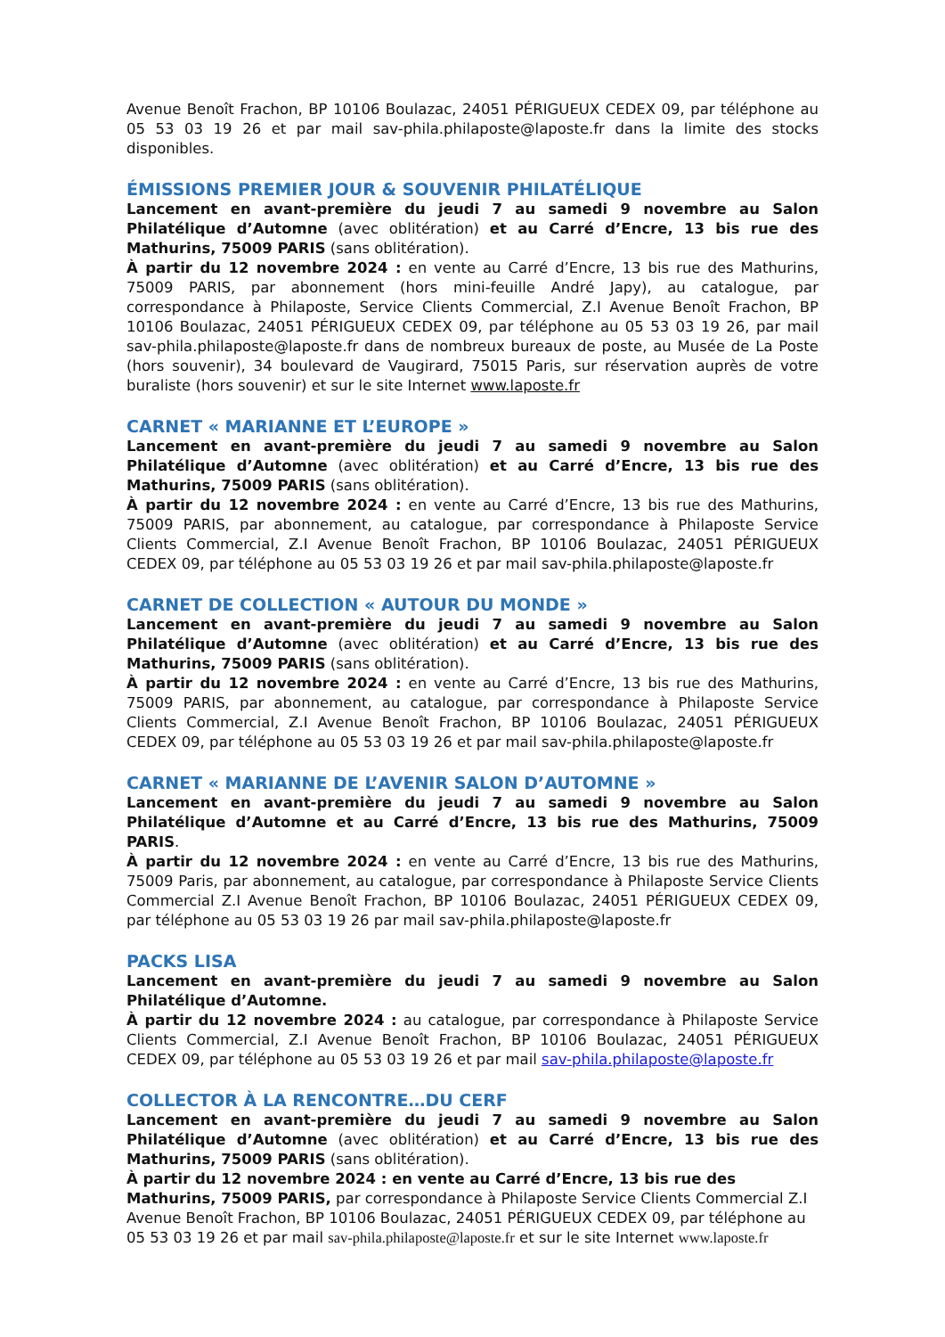Avenue Benoît Frachon, BP 10106 Boulazac, 24051 PÉRIGUEUX CEDEX 09, par téléphone au 05 53 03 19 26 et par mail sav-phila.philaposte@laposte.fr dans la limite des stocks disponibles.
ÉMISSIONS PREMIER JOUR & SOUVENIR PHILATÉLIQUE
Lancement en avant-première du jeudi 7 au samedi 9 novembre au Salon Philatélique d’Automne (avec oblitération) et au Carré d’Encre, 13 bis rue des Mathurins, 75009 PARIS (sans oblitération).
À partir du 12 novembre 2024 : en vente au Carré d’Encre, 13 bis rue des Mathurins, 75009 PARIS, par abonnement (hors mini-feuille André Japy), au catalogue, par correspondance à Philaposte, Service Clients Commercial, Z.I Avenue Benoît Frachon, BP 10106 Boulazac, 24051 PÉRIGUEUX CEDEX 09, par téléphone au 05 53 03 19 26, par mail sav-phila.philaposte@laposte.fr dans de nombreux bureaux de poste, au Musée de La Poste (hors souvenir), 34 boulevard de Vaugirard, 75015 Paris, sur réservation auprès de votre buraliste (hors souvenir) et sur le site Internet www.laposte.fr
CARNET « MARIANNE ET L’EUROPE »
Lancement en avant-première du jeudi 7 au samedi 9 novembre au Salon Philatélique d’Automne (avec oblitération) et au Carré d’Encre, 13 bis rue des Mathurins, 75009 PARIS (sans oblitération).
À partir du 12 novembre 2024 : en vente au Carré d’Encre, 13 bis rue des Mathurins, 75009 PARIS, par abonnement, au catalogue, par correspondance à Philaposte Service Clients Commercial, Z.I Avenue Benoît Frachon, BP 10106 Boulazac, 24051 PÉRIGUEUX CEDEX 09, par téléphone au 05 53 03 19 26 et par mail sav-phila.philaposte@laposte.fr
CARNET DE COLLECTION « AUTOUR DU MONDE »
Lancement en avant-première du jeudi 7 au samedi 9 novembre au Salon Philatélique d’Automne (avec oblitération) et au Carré d’Encre, 13 bis rue des Mathurins, 75009 PARIS (sans oblitération).
À partir du 12 novembre 2024 : en vente au Carré d’Encre, 13 bis rue des Mathurins, 75009 PARIS, par abonnement, au catalogue, par correspondance à Philaposte Service Clients Commercial, Z.I Avenue Benoît Frachon, BP 10106 Boulazac, 24051 PÉRIGUEUX CEDEX 09, par téléphone au 05 53 03 19 26 et par mail sav-phila.philaposte@laposte.fr
CARNET « MARIANNE DE L’AVENIR SALON D’AUTOMNE »
Lancement en avant-première du jeudi 7 au samedi 9 novembre au Salon Philatélique d’Automne et au Carré d’Encre, 13 bis rue des Mathurins, 75009 PARIS.
À partir du 12 novembre 2024 : en vente au Carré d’Encre, 13 bis rue des Mathurins, 75009 Paris, par abonnement, au catalogue, par correspondance à Philaposte Service Clients Commercial Z.I Avenue Benoît Frachon, BP 10106 Boulazac, 24051 PÉRIGUEUX CEDEX 09, par téléphone au 05 53 03 19 26 par mail sav-phila.philaposte@laposte.fr
PACKS LISA
Lancement en avant-première du jeudi 7 au samedi 9 novembre au Salon Philatélique d’Automne.
À partir du 12 novembre 2024 : au catalogue, par correspondance à Philaposte Service Clients Commercial, Z.I Avenue Benoît Frachon, BP 10106 Boulazac, 24051 PÉRIGUEUX CEDEX 09, par téléphone au 05 53 03 19 26 et par mail sav-phila.philaposte@laposte.fr
COLLECTOR À LA RENCONTRE…DU CERF
Lancement en avant-première du jeudi 7 au samedi 9 novembre au Salon Philatélique d’Automne (avec oblitération) et au Carré d’Encre, 13 bis rue des Mathurins, 75009 PARIS (sans oblitération).
À partir du 12 novembre 2024 : en vente au Carré d’Encre, 13 bis rue des Mathurins, 75009 PARIS, par correspondance à Philaposte Service Clients Commercial Z.I Avenue Benoît Frachon, BP 10106 Boulazac, 24051 PÉRIGUEUX CEDEX 09, par téléphone au 05 53 03 19 26 et par mail sav-phila.philaposte@laposte.fr et sur le site Internet www.laposte.fr